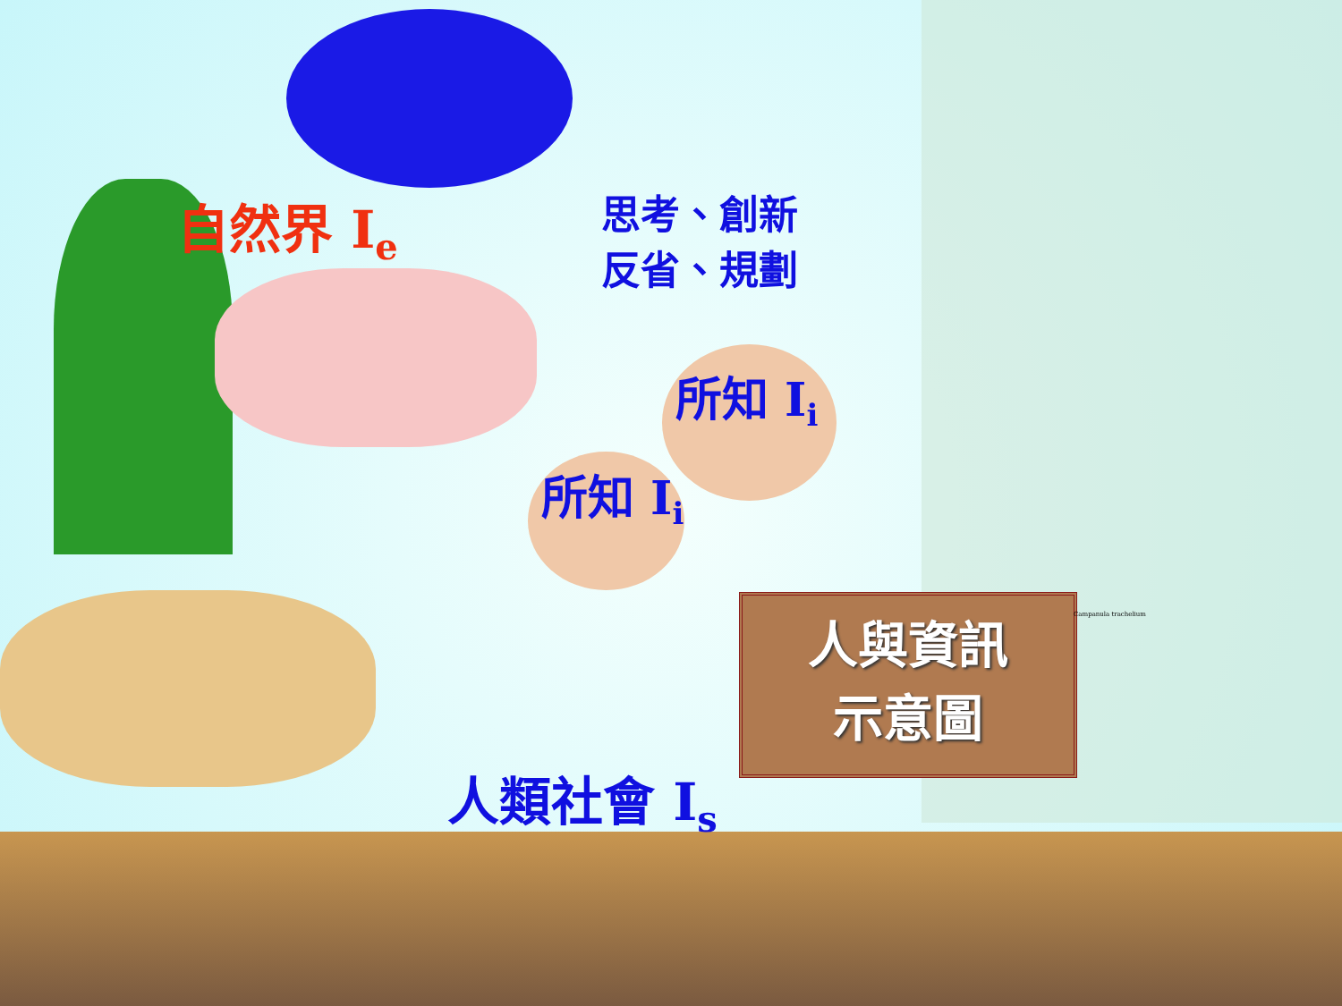自然界 I<sub>e</sub>
思考、創新
反省、規劃
所知 I<sub>i</sub>
所知 I<sub>i</sub>
人類社會 I<sub>s</sub>
人與資訊
示意圖
Campanula trachelium